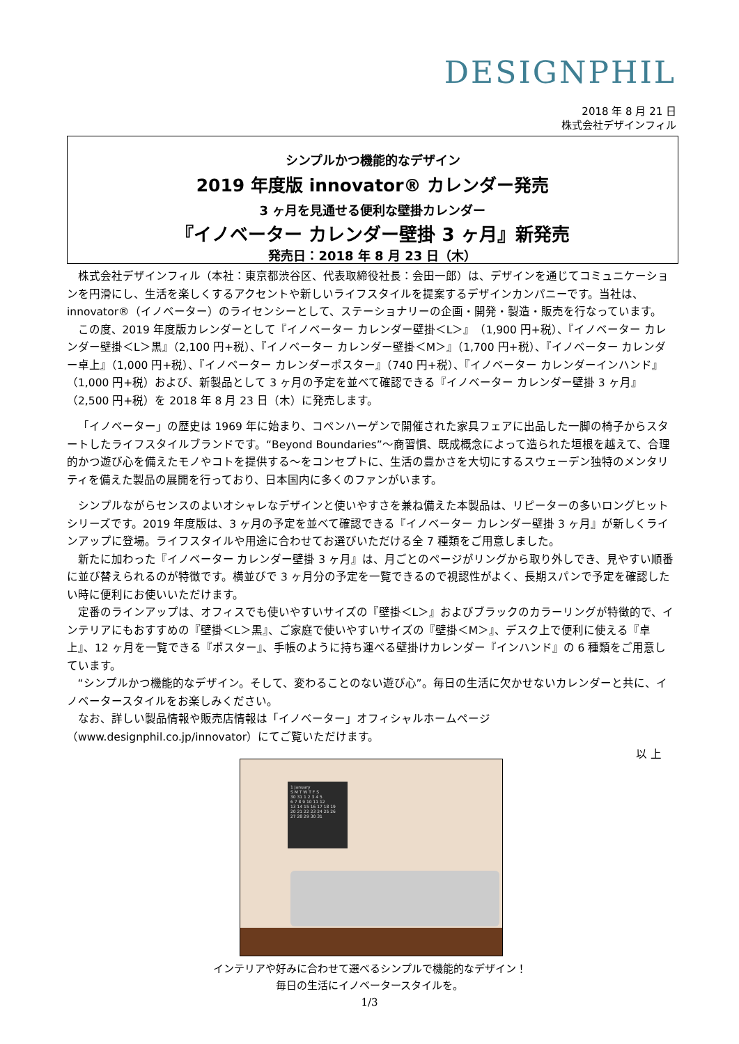DESIGNPHIL
2018 年 8 月 21 日
株式会社デザインフィル
シンプルかつ機能的なデザイン
2019 年度版 innovator® カレンダー発売
3 ヶ月を見通せる便利な壁掛カレンダー
『イノベーター カレンダー壁掛 3 ヶ月』新発売
発売日：2018 年 8 月 23 日（木）
株式会社デザインフィル（本社：東京都渋谷区、代表取締役社長：会田一郎）は、デザインを通じてコミュニケーションを円滑にし、生活を楽しくするアクセントや新しいライフスタイルを提案するデザインカンパニーです。当社は、innovator®（イノベーター）のライセンシーとして、ステーショナリーの企画・開発・製造・販売を行なっています。
この度、2019 年度版カレンダーとして『イノベーター カレンダー壁掛＜L＞』（1,900 円+税）、『イノベーター カレンダー壁掛＜L＞黒』（2,100 円+税）、『イノベーター カレンダー壁掛＜M＞』（1,700 円+税）、『イノベーター カレンダー卓上』（1,000 円+税）、『イノベーター カレンダーポスター』（740 円+税）、『イノベーター カレンダーインハンド』（1,000 円+税）および、新製品として 3 ヶ月の予定を並べて確認できる『イノベーター カレンダー壁掛 3 ヶ月』（2,500 円+税）を 2018 年 8 月 23 日（木）に発売します。
「イノベーター」の歴史は 1969 年に始まり、コペンハーゲンで開催された家具フェアに出品した一脚の椅子からスタートしたライフスタイルブランドです。“Beyond Boundaries”～商習慣、既成概念によって造られた垣根を越えて、合理的かつ遊び心を備えたモノやコトを提供する～をコンセプトに、生活の豊かさを大切にするスウェーデン独特のメンタリティを備えた製品の展開を行っており、日本国内に多くのファンがいます。
シンプルながらセンスのよいオシャレなデザインと使いやすさを兼ね備えた本製品は、リピーターの多いロングヒットシリーズです。2019 年度版は、3 ヶ月の予定を並べて確認できる『イノベーター カレンダー壁掛 3 ヶ月』が新しくラインアップに登場。ライフスタイルや用途に合わせてお選びいただける全 7 種類をご用意しました。
新たに加わった『イノベーター カレンダー壁掛 3 ヶ月』は、月ごとのページがリングから取り外しでき、見やすい順番に並び替えられるのが特徴です。横並びで 3 ヶ月分の予定を一覧できるので視認性がよく、長期スパンで予定を確認したい時に便利にお使いいただけます。
定番のラインアップは、オフィスでも使いやすいサイズの『壁掛＜L＞』およびブラックのカラーリングが特徴的で、インテリアにもおすすめの『壁掛＜L＞黒』、ご家庭で使いやすいサイズの『壁掛＜M＞』、デスク上で便利に使える『卓上』、12 ヶ月を一覧できる『ポスター』、手帳のように持ち運べる壁掛けカレンダー『インハンド』の 6 種類をご用意しています。
“シンプルかつ機能的なデザイン。そして、変わることのない遊び心”。毎日の生活に欠かせないカレンダーと共に、イノベータースタイルをお楽しみください。
なお、詳しい製品情報や販売店情報は「イノベーター」オフィシャルホームページ（www.designphil.co.jp/innovator）にてご覧いただけます。
以 上
1 January
S M T W T F S
30 31 1 2 3 4 5
6 7 8 9 10 11 12
13 14 15 16 17 18 19
20 21 22 23 24 25 26
27 28 29 30 31
インテリアや好みに合わせて選べるシンプルで機能的なデザイン！
毎日の生活にイノベータースタイルを。
1/3